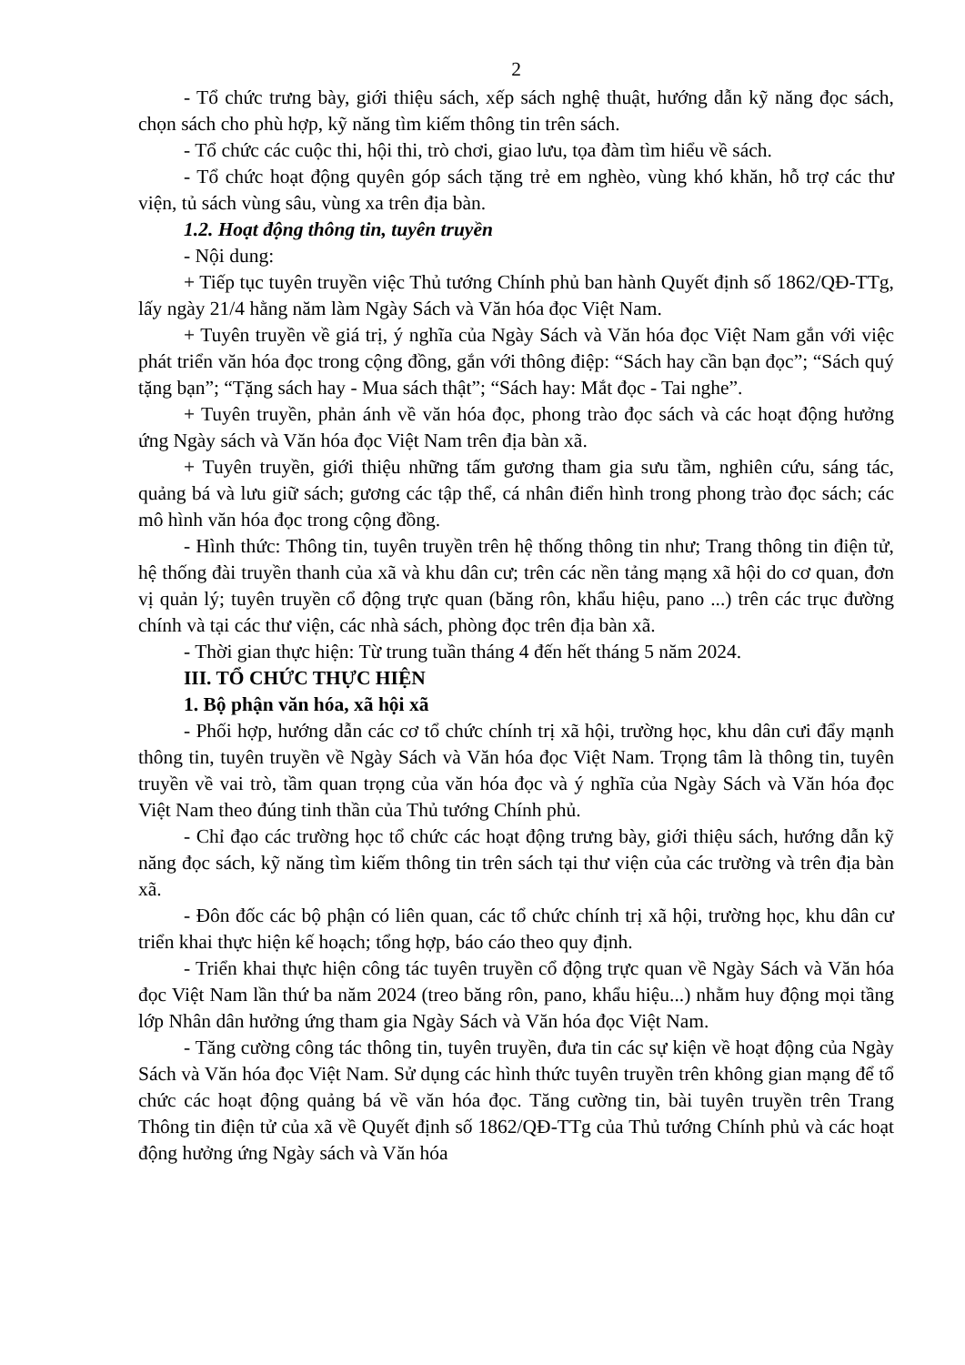2
- Tổ chức trưng bày, giới thiệu sách, xếp sách nghệ thuật, hướng dẫn kỹ năng đọc sách, chọn sách cho phù hợp, kỹ năng tìm kiếm thông tin trên sách.
- Tổ chức các cuộc thi, hội thi, trò chơi, giao lưu, tọa đàm tìm hiểu về sách.
- Tổ chức hoạt động quyên góp sách tặng trẻ em nghèo, vùng khó khăn, hỗ trợ các thư viện, tủ sách vùng sâu, vùng xa trên địa bàn.
1.2. Hoạt động thông tin, tuyên truyền
- Nội dung:
+ Tiếp tục tuyên truyền việc Thủ tướng Chính phủ ban hành Quyết định số 1862/QĐ-TTg, lấy ngày 21/4 hằng năm làm Ngày Sách và Văn hóa đọc Việt Nam.
+ Tuyên truyền về giá trị, ý nghĩa của Ngày Sách và Văn hóa đọc Việt Nam gắn với việc phát triển văn hóa đọc trong cộng đồng, gắn với thông điệp: “Sách hay cần bạn đọc”; “Sách quý tặng bạn”; “Tặng sách hay - Mua sách thật”; “Sách hay: Mắt đọc - Tai nghe”.
+ Tuyên truyền, phản ánh về văn hóa đọc, phong trào đọc sách và các hoạt động hưởng ứng Ngày sách và Văn hóa đọc Việt Nam trên địa bàn xã.
+ Tuyên truyền, giới thiệu những tấm gương tham gia sưu tầm, nghiên cứu, sáng tác, quảng bá và lưu giữ sách; gương các tập thể, cá nhân điển hình trong phong trào đọc sách; các mô hình văn hóa đọc trong cộng đồng.
- Hình thức: Thông tin, tuyên truyền trên hệ thống thông tin như; Trang thông tin điện tử, hệ thống đài truyền thanh của xã và khu dân cư; trên các nền tảng mạng xã hội do cơ quan, đơn vị quản lý; tuyên truyền cổ động trực quan (băng rôn, khẩu hiệu, pano ...) trên các trục đường chính và tại các thư viện, các nhà sách, phòng đọc trên địa bàn xã.
- Thời gian thực hiện: Từ trung tuần tháng 4 đến hết tháng 5 năm 2024.
III. TỔ CHỨC THỰC HIỆN
1. Bộ phận văn hóa, xã hội xã
- Phối hợp, hướng dẫn các cơ tổ chức chính trị xã hội, trường học, khu dân cưi đẩy mạnh thông tin, tuyên truyền về Ngày Sách và Văn hóa đọc Việt Nam. Trọng tâm là thông tin, tuyên truyền về vai trò, tầm quan trọng của văn hóa đọc và ý nghĩa của Ngày Sách và Văn hóa đọc Việt Nam theo đúng tinh thần của Thủ tướng Chính phủ.
- Chỉ đạo các trường học tổ chức các hoạt động trưng bày, giới thiệu sách, hướng dẫn kỹ năng đọc sách, kỹ năng tìm kiếm thông tin trên sách tại thư viện của các trường và trên địa bàn xã.
- Đôn đốc các bộ phận có liên quan, các tổ chức chính trị xã hội, trường học, khu dân cư triển khai thực hiện kế hoạch; tổng hợp, báo cáo theo quy định.
- Triển khai thực hiện công tác tuyên truyền cổ động trực quan về Ngày Sách và Văn hóa đọc Việt Nam lần thứ ba năm 2024 (treo băng rôn, pano, khẩu hiệu...) nhằm huy động mọi tầng lớp Nhân dân hưởng ứng tham gia Ngày Sách và Văn hóa đọc Việt Nam.
- Tăng cường công tác thông tin, tuyên truyền, đưa tin các sự kiện về hoạt động của Ngày Sách và Văn hóa đọc Việt Nam. Sử dụng các hình thức tuyên truyền trên không gian mạng để tổ chức các hoạt động quảng bá về văn hóa đọc. Tăng cường tin, bài tuyên truyền trên Trang Thông tin điện tử của xã về Quyết định số 1862/QĐ-TTg của Thủ tướng Chính phủ và các hoạt động hưởng ứng Ngày sách và Văn hóa